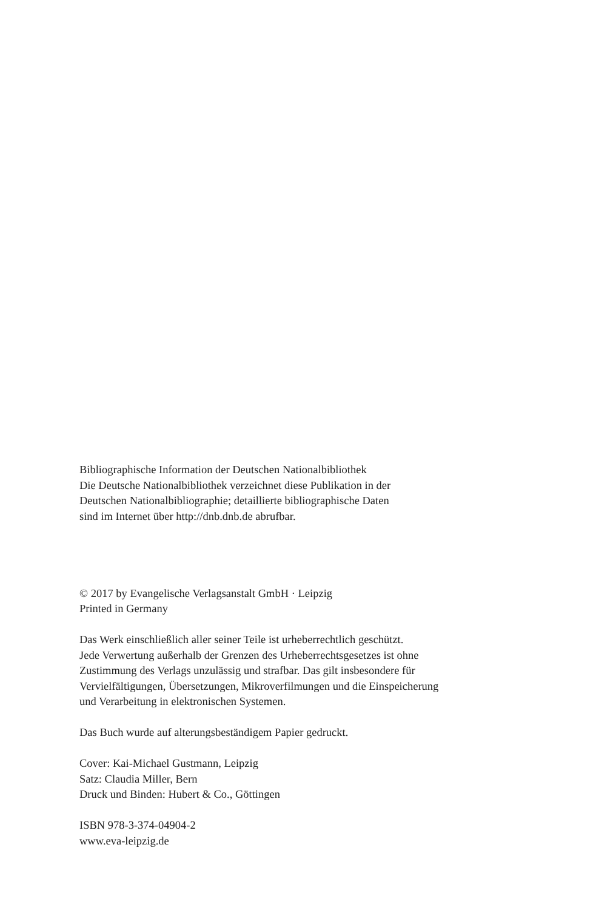Bibliographische Information der Deutschen Nationalbibliothek
Die Deutsche Nationalbibliothek verzeichnet diese Publikation in der
Deutschen Nationalbibliographie; detaillierte bibliographische Daten
sind im Internet über http://dnb.dnb.de abrufbar.
© 2017 by Evangelische Verlagsanstalt GmbH · Leipzig
Printed in Germany
Das Werk einschließlich aller seiner Teile ist urheberrechtlich geschützt.
Jede Verwertung außerhalb der Grenzen des Urheberrechtsgesetzes ist ohne
Zustimmung des Verlags unzulässig und strafbar. Das gilt insbesondere für
Vervielfältigungen, Übersetzungen, Mikroverfilmungen und die Einspeicherung
und Verarbeitung in elektronischen Systemen.
Das Buch wurde auf alterungsbeständigem Papier gedruckt.
Cover: Kai-Michael Gustmann, Leipzig
Satz: Claudia Miller, Bern
Druck und Binden: Hubert & Co., Göttingen
ISBN 978-3-374-04904-2
www.eva-leipzig.de